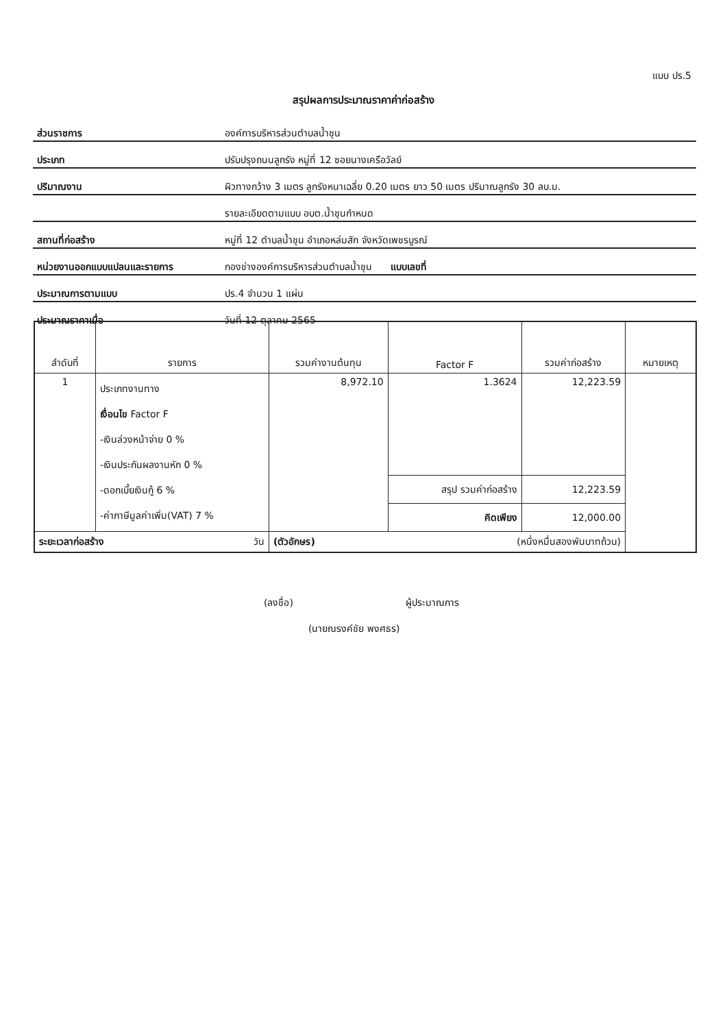แบบ ปร.5
สรุปผลการประมาณราคาค่าก่อสร้าง
| ส่วนราชการ | องค์การบริหารส่วนตำบลน้ำชุน |
| ประเภท | ปรับปรุงถนนลูกรัง หมู่ที่ 12 ซอยนางเครือวัลย์ |
| ปริมาณงาน | ผิวทางกว้าง 3 เมตร ลูกรังหนาเฉลี่ย 0.20 เมตร ยาว 50 เมตร ปริมาณลูกรัง 30 ลบ.ม. |
| | รายละเอียดตามแบบ อบต.น้ำชุนกำหนด |
| สถานที่ก่อสร้าง | หมู่ที่ 12 ตำบลน้ำชุน อำเภอหล่มสัก จังหวัดเพชรบูรณ์ |
| หน่วยงานออกแบบแปลนและรายการ | กองช่างองค์การบริหารส่วนตำบลน้ำชุน แบบเลขที่ |
| ประมาณการตามแบบ | ปร.4 จำนวน 1 แผ่น |
| ประมาณราคาเมื่อ | วันที่ 12 ตุลาคม 2565 |
| ลำดับที่ | รายการ | รวมค่างานต้นทุน | Factor F | รวมค่าก่อสร้าง | หมายเหตุ |
| --- | --- | --- | --- | --- | --- |
| 1 | ประเภทงานทาง เงื่อนไข Factor F -เงินล่วงหน้าจ่าย 0 % -เงินประกันผลงานหัก 0 % -ดอกเบี้ยเงินกู้ 6 % -ค่าภาษีมูลค่าเพิ่ม(VAT) 7 % | 8,972.10 | 1.3624 | 12,223.59 | |
| | | | สรุป รวมค่าก่อสร้าง | 12,223.59 | |
| | | | คิดเพียง | 12,000.00 | |
| ระยะเวลาก่อสร้าง วัน | | (ตัวอักษร) (หนึ่งหมื่นสองพันบาทถ้วน) | | | |
(ลงชื่อ) ผู้ประมาณการ
(นายณรงค์ชัย พงศธร)